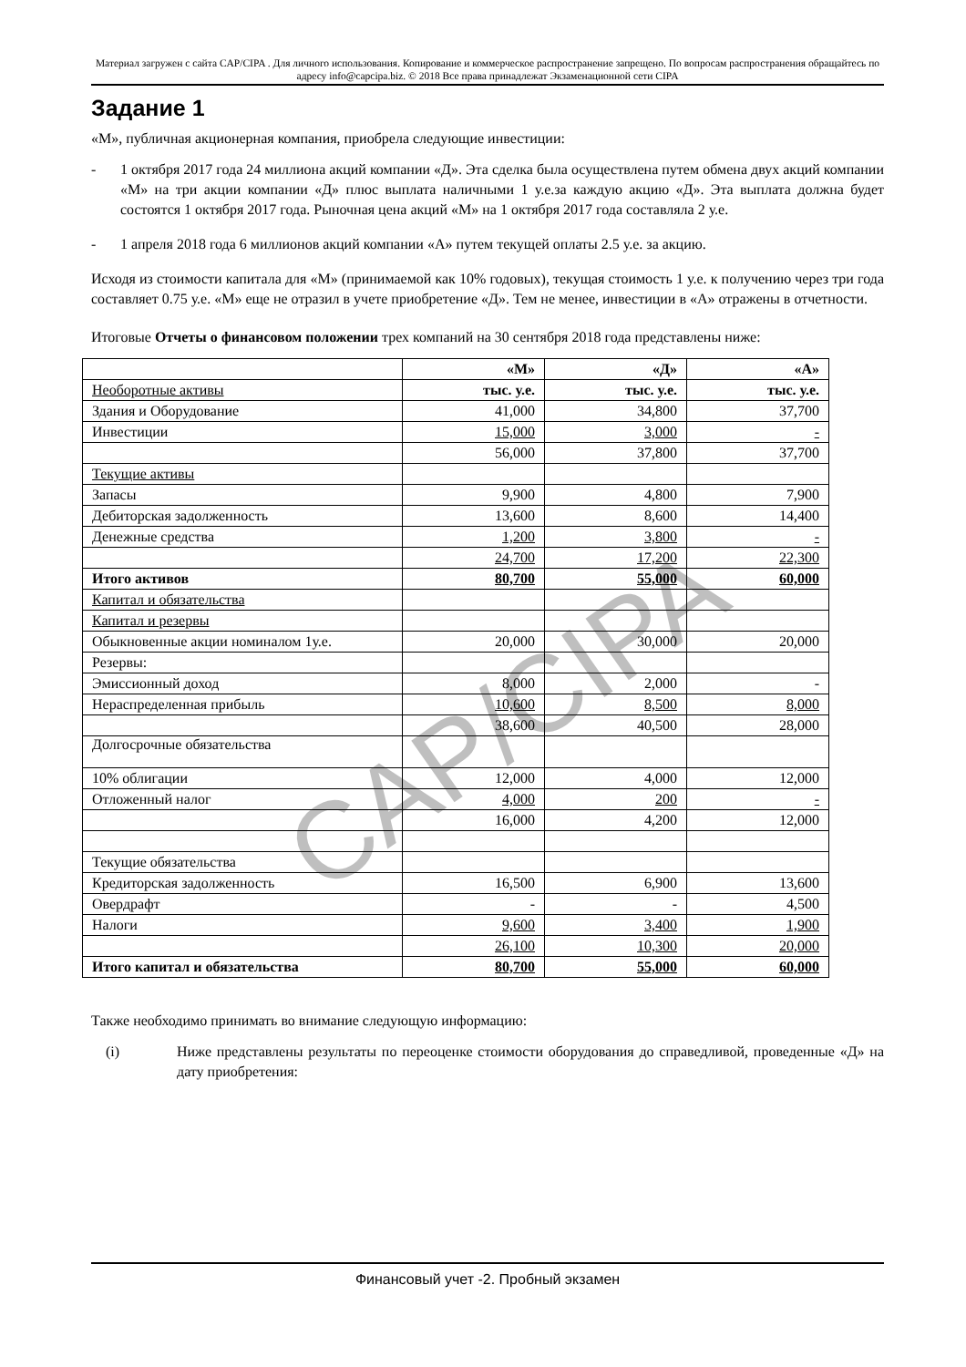Материал загружен с сайта CAP/CIPA . Для личного использования. Копирование и коммерческое распространение запрещено. По вопросам распространения обращайтесь по адресу info@capcipa.biz. © 2018 Все права принадлежат Экзаменационной сети CIPA
Задание 1
«М», публичная акционерная компания, приобрела следующие инвестиции:
- 1 октября 2017 года 24 миллиона акций компании «Д». Эта сделка была осуществлена путем обмена двух акций компании «М» на три акции компании «Д» плюс выплата наличными 1 у.е.за каждую акцию «Д». Эта выплата должна будет состоятся 1 октября 2017 года. Рыночная цена акций «М» на 1 октября 2017 года составляла 2 у.е.
- 1 апреля 2018 года 6 миллионов акций компании «А» путем текущей оплаты 2.5 у.е. за акцию.
Исходя из стоимости капитала для «М» (принимаемой как 10% годовых), текущая стоимость 1 у.е. к получению через три года составляет 0.75 у.е. «М» еще не отразил в учете приобретение «Д». Тем не менее, инвестиции в «А» отражены в отчетности.
Итоговые Отчеты о финансовом положении трех компаний на 30 сентября 2018 года представлены ниже:
| | «М» | «Д» | «А» |
| Необоротные активы | тыс. у.е. | тыс. у.е. | тыс. у.е. |
| Здания и Оборудование | 41,000 | 34,800 | 37,700 |
| Инвестиции | 15,000 | 3,000 | - |
| | 56,000 | 37,800 | 37,700 |
| Текущие активы | | | |
| Запасы | 9,900 | 4,800 | 7,900 |
| Дебиторская задолженность | 13,600 | 8,600 | 14,400 |
| Денежные средства | 1,200 | 3,800 | - |
| | 24,700 | 17,200 | 22,300 |
| Итого активов | 80,700 | 55,000 | 60,000 |
| Капитал и обязательства | | | |
| Капитал и резервы | | | |
| Обыкновенные акции номиналом 1у.е. | 20,000 | 30,000 | 20,000 |
| Резервы: | | | |
| Эмиссионный доход | 8,000 | 2,000 | - |
| Нераспределенная прибыль | 10,600 | 8,500 | 8,000 |
| | 38,600 | 40,500 | 28,000 |
| Долгосрочные обязательства | | | |
| 10% облигации | 12,000 | 4,000 | 12,000 |
| Отложенный налог | 4,000 | 200 | - |
| | 16,000 | 4,200 | 12,000 |
| Текущие обязательства | | | |
| Кредиторская задолженность | 16,500 | 6,900 | 13,600 |
| Овердрафт | - | - | 4,500 |
| Налоги | 9,600 | 3,400 | 1,900 |
| | 26,100 | 10,300 | 20,000 |
| Итого капитал и обязательства | 80,700 | 55,000 | 60,000 |
Также необходимо принимать во внимание следующую информацию:
(i) Ниже представлены результаты по переоценке стоимости оборудования до справедливой, проведенные «Д» на дату приобретения:
CAP/CIPA
Финансовый учет -2. Пробный экзамен